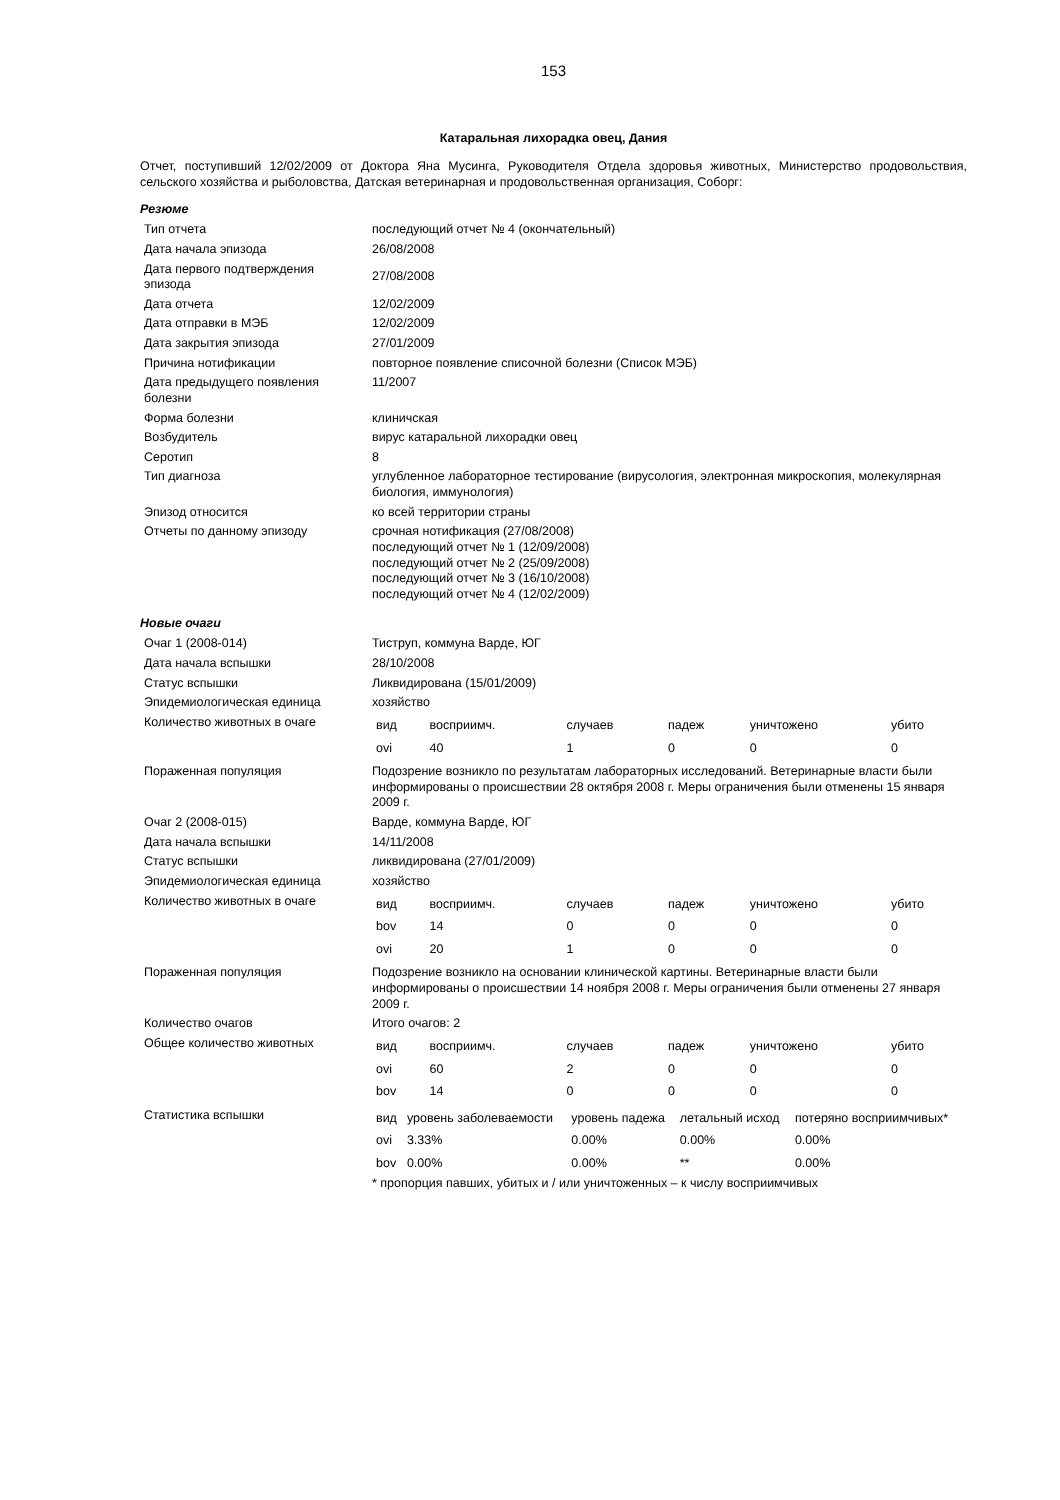153
Катаральная лихорадка овец, Дания
Отчет, поступивший 12/02/2009 от Доктора Яна Мусинга, Руководителя Отдела здоровья животных, Министерство продовольствия, сельского хозяйства и рыболовства, Датская ветеринарная и продовольственная организация, Соборг:
Резюме
| Тип отчета | последующий отчет № 4 (окончательный) |
| Дата начала эпизода | 26/08/2008 |
| Дата первого подтверждения эпизода | 27/08/2008 |
| Дата отчета | 12/02/2009 |
| Дата отправки в МЭБ | 12/02/2009 |
| Дата закрытия эпизода | 27/01/2009 |
| Причина нотификации | повторное появление списочной болезни (Список МЭБ) |
| Дата предыдущего появления болезни | 11/2007 |
| Форма болезни | клиничская |
| Возбудитель | вирус катаральной лихорадки овец |
| Серотип | 8 |
| Тип диагноза | углубленное лабораторное тестирование (вирусология, электронная микроскопия, молекулярная биология, иммунология) |
| Эпизод относится | ко всей территории страны |
| Отчеты по данному эпизоду | срочная нотификация (27/08/2008) последующий отчет № 1 (12/09/2008) последующий отчет № 2 (25/09/2008) последующий отчет № 3 (16/10/2008) последующий отчет № 4 (12/02/2009) |
Новые очаги
| Очаг 1 (2008-014) | Тиструп, коммуна Варде, ЮГ |
| Дата начала вспышки | 28/10/2008 |
| Статус вспышки | Ликвидирована (15/01/2009) |
| Эпидемиологическая единица | хозяйство |
| Количество животных в очаге | / вид / восприимч. / случаев / падеж / уничтожено / убито / / ovi / 40 / 1 / 0 / 0 / 0 / |
| Пораженная популяция | Подозрение возникло по результатам лабораторных исследований. Ветеринарные власти были информированы о происшествии 28 октября 2008 г. Меры ограничения были отменены 15 января 2009 г. |
| Очаг 2 (2008-015) | Варде, коммуна Варде, ЮГ |
| Дата начала вспышки | 14/11/2008 |
| Статус вспышки | ликвидирована (27/01/2009) |
| Эпидемиологическая единица | хозяйство |
| Количество животных в очаге | / вид / восприимч. / случаев / падеж / уничтожено / убито / / bov / 14 / 0 / 0 / 0 / 0 / / ovi / 20 / 1 / 0 / 0 / 0 / |
| Пораженная популяция | Подозрение возникло на основании клинической картины. Ветеринарные власти были информированы о происшествии 14 ноября 2008 г. Меры ограничения были отменены 27 января 2009 г. |
| Количество очагов | Итого очагов: 2 |
| Общее количество животных | / вид / восприимч. / случаев / падеж / уничтожено / убито / / ovi / 60 / 2 / 0 / 0 / 0 / / bov / 14 / 0 / 0 / 0 / 0 / |
| Статистика вспышки | / вид / уровень заболеваемости / уровень падежа / летальный исход / потеряно восприимчивых* / / ovi / 3.33% / 0.00% / 0.00% / 0.00% / / bov / 0.00% / 0.00% / ** / 0.00% / * пропорция павших, убитых и / или уничтоженных – к числу восприимчивых |